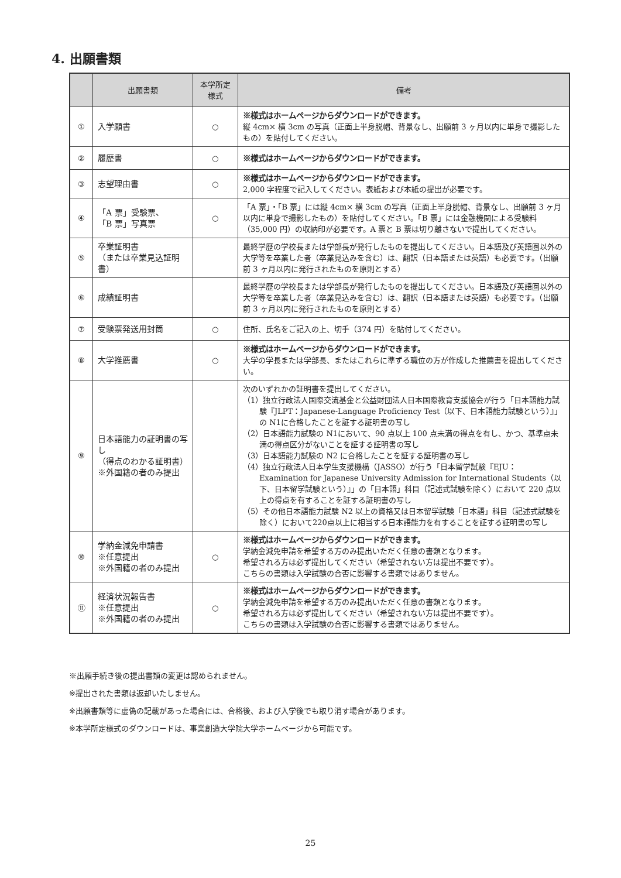4. 出願書類
| | 出願書類 | 本学所定 様式 | 備考 |
| --- | --- | --- | --- |
| ① | 入学願書 | ○ | ※様式はホームページからダウンロードができます。 縦 4cm× 横 3cm の写真（正面上半身脱帽、背景なし、出願前 3 ヶ月以内に単身で撮影したもの）を貼付してください。 |
| ② | 履歴書 | ○ | ※様式はホームページからダウンロードができます。 |
| ③ | 志望理由書 | ○ | ※様式はホームページからダウンロードができます。 2,000 字程度で記入してください。表紙および本紙の提出が必要です。 |
| ④ | 「A 票」受験票、 「B 票」写真票 | ○ | 「A 票」・「B 票」には縦 4cm× 横 3cm の写真（正面上半身脱帽、背景なし、出願前 3 ヶ月以内に単身で撮影したもの）を貼付してください。「B 票」には金融機関による受験料（35,000 円）の収納印が必要です。A 票と B 票は切り離さないで提出してください。 |
| ⑤ | 卒業証明書 （または卒業見込証明書） | | 最終学歴の学校長または学部長が発行したものを提出してください。日本語及び英語圏以外の大学等を卒業した者（卒業見込みを含む）は、翻訳（日本語または英語）も必要です。（出願前 3 ヶ月以内に発行されたものを原則とする） |
| ⑥ | 成績証明書 | | 最終学歴の学校長または学部長が発行したものを提出してください。日本語及び英語圏以外の大学等を卒業した者（卒業見込みを含む）は、翻訳（日本語または英語）も必要です。（出願前 3 ヶ月以内に発行されたものを原則とする） |
| ⑦ | 受験票発送用封筒 | ○ | 住所、氏名をご記入の上、切手（374 円）を貼付してください。 |
| ⑧ | 大学推薦書 | ○ | ※様式はホームページからダウンロードができます。 大学の学長または学部長、またはこれらに準ずる職位の方が作成した推薦書を提出してください。 |
| ⑨ | 日本語能力の証明書の写し （得点のわかる証明書） ※外国籍の者のみ提出 | | 次のいずれかの証明書を提出してください。 （1）独立行政法人国際交流基金と公益財団法人日本国際教育支援協会が行う「日本語能力試験『JLPT：Japanese-Language Proficiency Test（以下、日本語能力試験という）』」の N1に合格したことを証する証明書の写し （2）日本語能力試験の N1において、90 点以上 100 点未満の得点を有し、かつ、基準点未満の得点区分がないことを証する証明書の写し （3）日本語能力試験の N2 に合格したことを証する証明書の写し （4）独立行政法人日本学生支援機構（JASSO）が行う「日本留学試験『EJU：Examination for Japanese University Admission for International Students（以下、日本留学試験という）』」の「日本語」科目（記述式試験を除く）において 220 点以上の得点を有することを証する証明書の写し （5）その他日本語能力試験 N2 以上の資格又は日本留学試験「日本語」科目（記述式試験を除く）において220点以上に相当する日本語能力を有することを証する証明書の写し |
| ⑩ | 学納金減免申請書 ※任意提出 ※外国籍の者のみ提出 | ○ | ※様式はホームページからダウンロードができます。 学納金減免申請を希望する方のみ提出いただく任意の書類となります。 希望される方は必ず提出してください（希望されない方は提出不要です）。 こちらの書類は入学試験の合否に影響する書類ではありません。 |
| ⑪ | 経済状況報告書 ※任意提出 ※外国籍の者のみ提出 | ○ | ※様式はホームページからダウンロードができます。 学納金減免申請を希望する方のみ提出いただく任意の書類となります。 希望される方は必ず提出してください（希望されない方は提出不要です）。 こちらの書類は入学試験の合否に影響する書類ではありません。 |
※出願手続き後の提出書類の変更は認められません。
※提出された書類は返却いたしません。
※出願書類等に虚偽の記載があった場合には、合格後、および入学後でも取り消す場合があります。
※本学所定様式のダウンロードは、事業創造大学院大学ホームページから可能です。
25